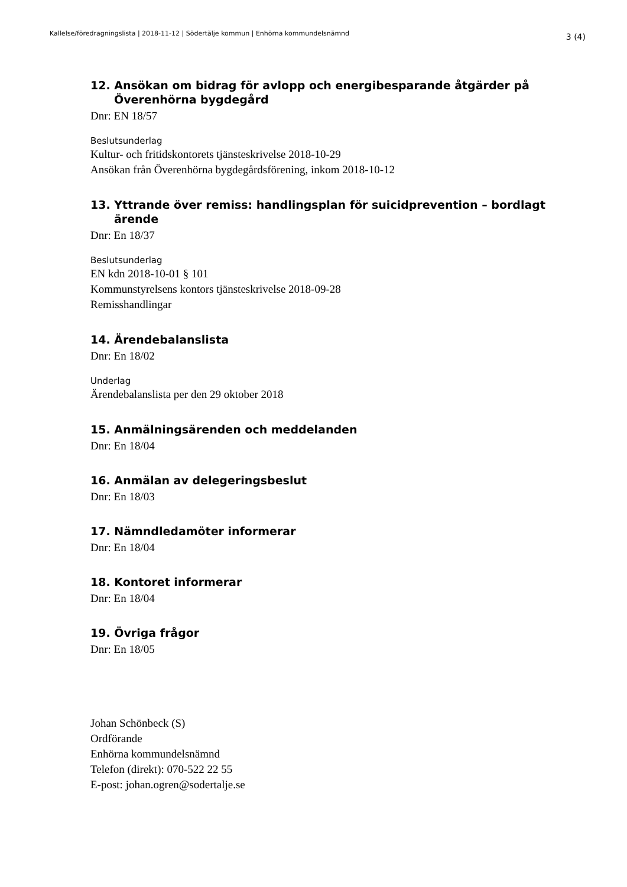Kallelse/föredragningslista | 2018-11-12 | Södertälje kommun | Enhörna kommundelsnämnd 3 (4)
12. Ansökan om bidrag för avlopp och energibesparande åtgärder på Överenhörna bygdegård
Dnr: EN 18/57
Beslutsunderlag
Kultur- och fritidskontorets tjänsteskrivelse 2018-10-29
Ansökan från Överenhörna bygdegårdsförening, inkom 2018-10-12
13. Yttrande över remiss: handlingsplan för suicidprevention – bordlagt ärende
Dnr: En 18/37
Beslutsunderlag
EN kdn 2018-10-01 § 101
Kommunstyrelsens kontors tjänsteskrivelse 2018-09-28
Remisshandlingar
14. Ärendebalanslista
Dnr: En 18/02
Underlag
Ärendebalanslista per den 29 oktober 2018
15. Anmälningsärenden och meddelanden
Dnr: En 18/04
16. Anmälan av delegeringsbeslut
Dnr: En 18/03
17. Nämndledamöter informerar
Dnr: En 18/04
18. Kontoret informerar
Dnr: En 18/04
19. Övriga frågor
Dnr: En 18/05
Johan Schönbeck (S)
Ordförande
Enhörna kommundelsnämnd
Telefon (direkt): 070-522 22 55
E-post: johan.ogren@sodertalje.se